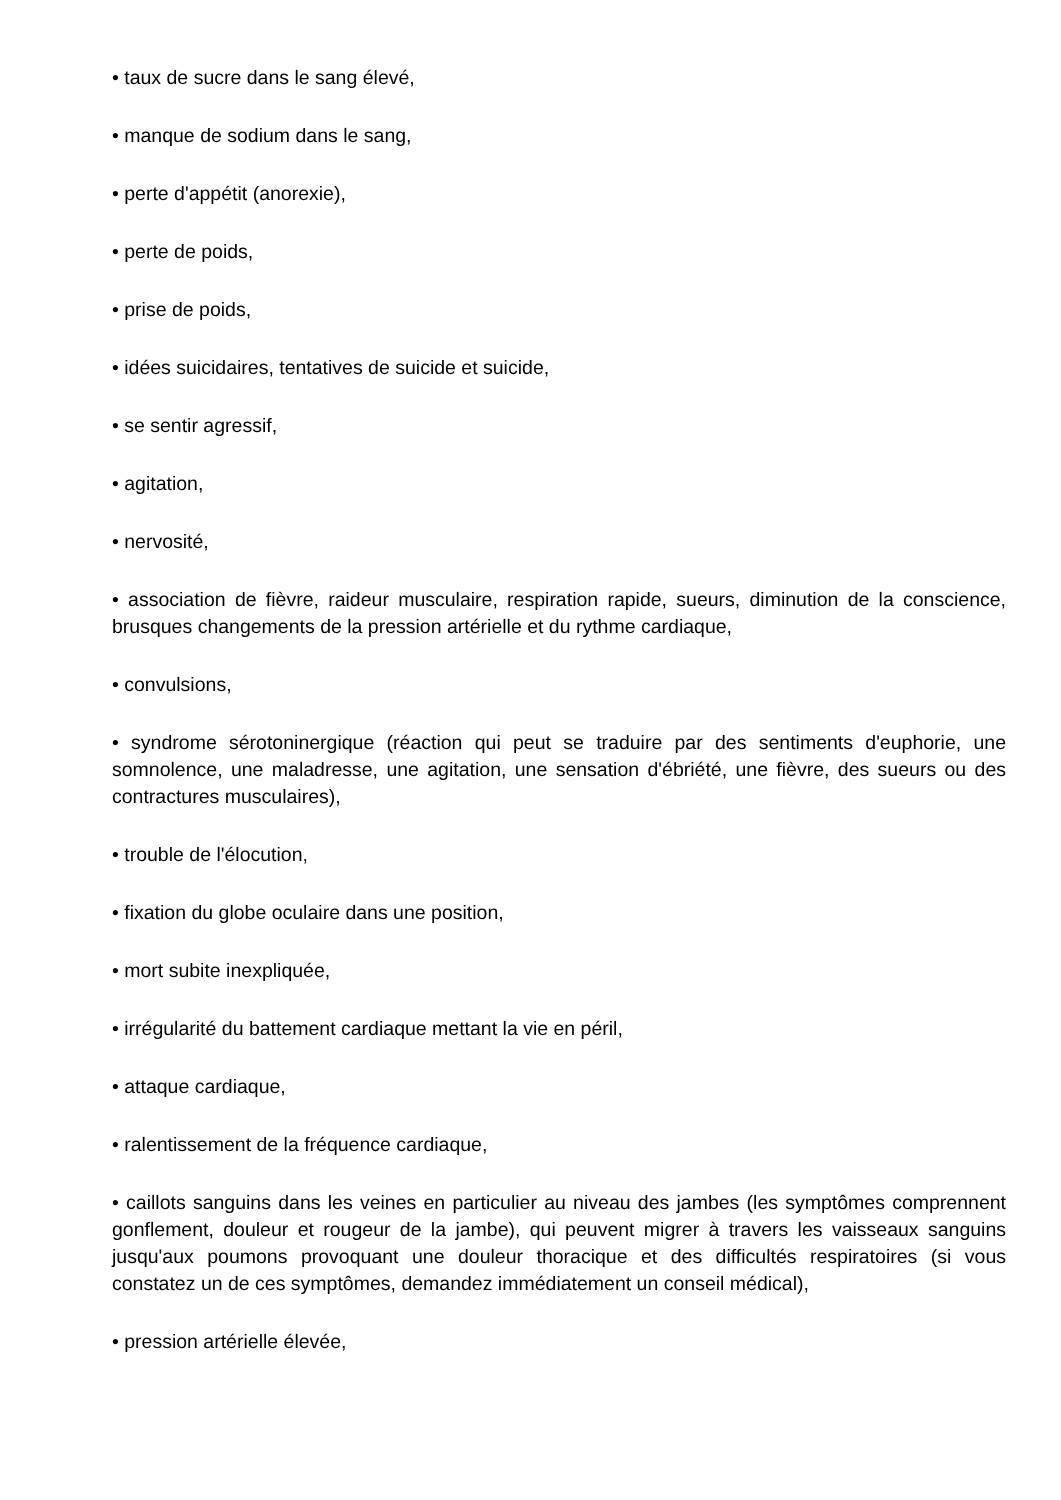• taux de sucre dans le sang élevé,
• manque de sodium dans le sang,
• perte d'appétit (anorexie),
• perte de poids,
• prise de poids,
• idées suicidaires, tentatives de suicide et suicide,
• se sentir agressif,
• agitation,
• nervosité,
• association de fièvre, raideur musculaire, respiration rapide, sueurs, diminution de la conscience, brusques changements de la pression artérielle et du rythme cardiaque,
• convulsions,
• syndrome sérotoninergique (réaction qui peut se traduire par des sentiments d'euphorie, une somnolence, une maladresse, une agitation, une sensation d'ébriété, une fièvre, des sueurs ou des contractures musculaires),
• trouble de l'élocution,
• fixation du globe oculaire dans une position,
• mort subite inexpliquée,
• irrégularité du battement cardiaque mettant la vie en péril,
• attaque cardiaque,
• ralentissement de la fréquence cardiaque,
• caillots sanguins dans les veines en particulier au niveau des jambes (les symptômes comprennent gonflement, douleur et rougeur de la jambe), qui peuvent migrer à travers les vaisseaux sanguins jusqu'aux poumons provoquant une douleur thoracique et des difficultés respiratoires (si vous constatez un de ces symptômes, demandez immédiatement un conseil médical),
• pression artérielle élevée,